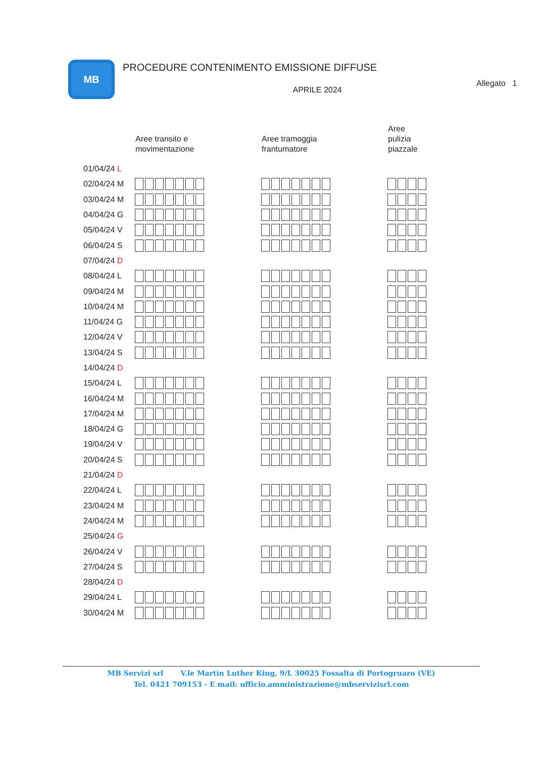MB
PROCEDURE CONTENIMENTO EMISSIONE DIFFUSE
APRILE 2024
Allegato 1
| | Aree transito e movimentazione | Aree tramoggia frantumatore | Aree pulizia piazzale |
| --- | --- | --- | --- |
| 01/04/24 L | | | |
| 02/04/24 M | | | |
| 03/04/24 M | | | |
| 04/04/24 G | | | |
| 05/04/24 V | | | |
| 06/04/24 S | | | |
| 07/04/24 D | | | |
| 08/04/24 L | | | |
| 09/04/24 M | | | |
| 10/04/24 M | | | |
| 11/04/24 G | | | |
| 12/04/24 V | | | |
| 13/04/24 S | | | |
| 14/04/24 D | | | |
| 15/04/24 L | | | |
| 16/04/24 M | | | |
| 17/04/24 M | | | |
| 18/04/24 G | | | |
| 19/04/24 V | | | |
| 20/04/24 S | | | |
| 21/04/24 D | | | |
| 22/04/24 L | | | |
| 23/04/24 M | | | |
| 24/04/24 M | | | |
| 25/04/24 G | | | |
| 26/04/24 V | | | |
| 27/04/24 S | | | |
| 28/04/24 D | | | |
| 29/04/24 L | | | |
| 30/04/24 M | | | |
MB Servizi srl V.le Martin Luther King, 9/L 30025 Fossalta di Portogruaro (VE)
Tel. 0421 709153 - E mail: ufficio.amministrazione@mbservizisrl.com